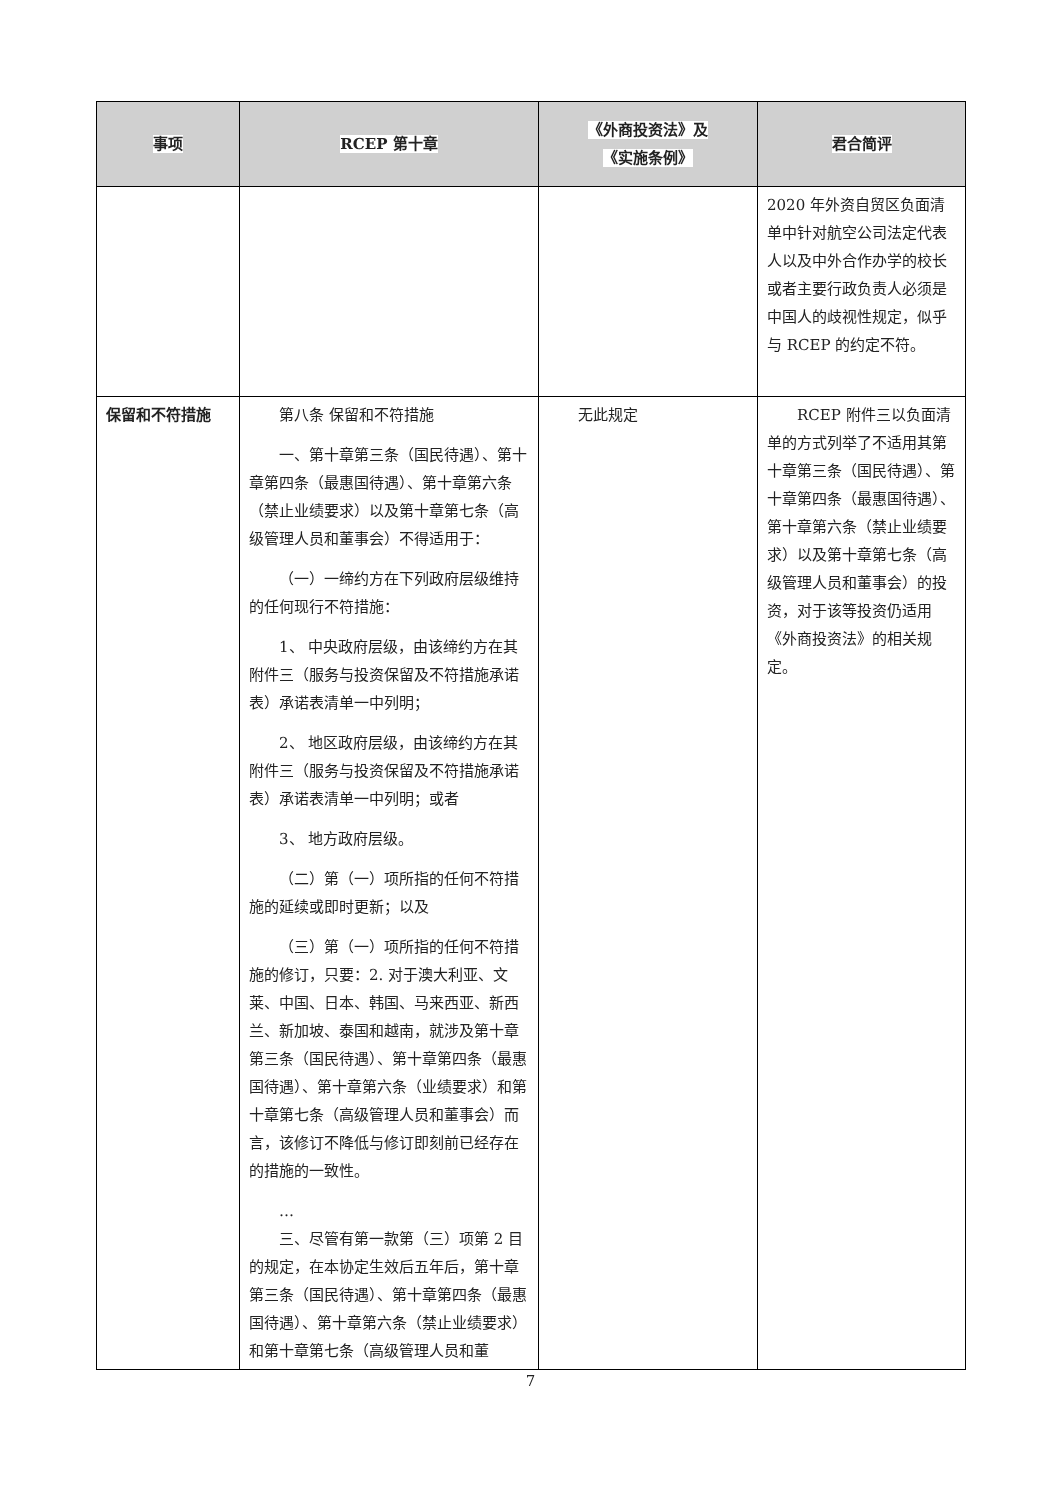| 事项 | RCEP 第十章 | 《外商投资法》及 《实施条例》 | 君合简评 |
| --- | --- | --- | --- |
| | | | 2020 年外资自贸区负面清单中针对航空公司法定代表人以及中外合作办学的校长或者主要行政负责人必须是中国人的歧视性规定，似乎与 RCEP 的约定不符。 |
| 保留和不符措施 | 第八条 保留和不符措施 一、第十章第三条（国民待遇）、第十章第四条（最惠国待遇）、第十章第六条（禁止业绩要求）以及第十章第七条（高级管理人员和董事会）不得适用于： （一）一缔约方在下列政府层级维持的任何现行不符措施： 1、 中央政府层级，由该缔约方在其附件三（服务与投资保留及不符措施承诺表）承诺表清单一中列明； 2、 地区政府层级，由该缔约方在其附件三（服务与投资保留及不符措施承诺表）承诺表清单一中列明；或者 3、 地方政府层级。 （二）第（一）项所指的任何不符措施的延续或即时更新；以及 （三）第（一）项所指的任何不符措施的修订，只要：2. 对于澳大利亚、文莱、中国、日本、韩国、马来西亚、新西兰、新加坡、泰国和越南，就涉及第十章第三条（国民待遇）、第十章第四条（最惠国待遇）、第十章第六条（业绩要求）和第十章第七条（高级管理人员和董事会）而言，该修订不降低与修订即刻前已经存在的措施的一致性。 … 三、尽管有第一款第（三）项第 2 目的规定，在本协定生效后五年后，第十章第三条（国民待遇）、第十章第四条（最惠国待遇）、第十章第六条（禁止业绩要求）和第十章第七条（高级管理人员和董 | 无此规定 | RCEP 附件三以负面清单的方式列举了不适用其第十章第三条（国民待遇）、第十章第四条（最惠国待遇）、第十章第六条（禁止业绩要求）以及第十章第七条（高级管理人员和董事会）的投资，对于该等投资仍适用《外商投资法》的相关规定。 |
7